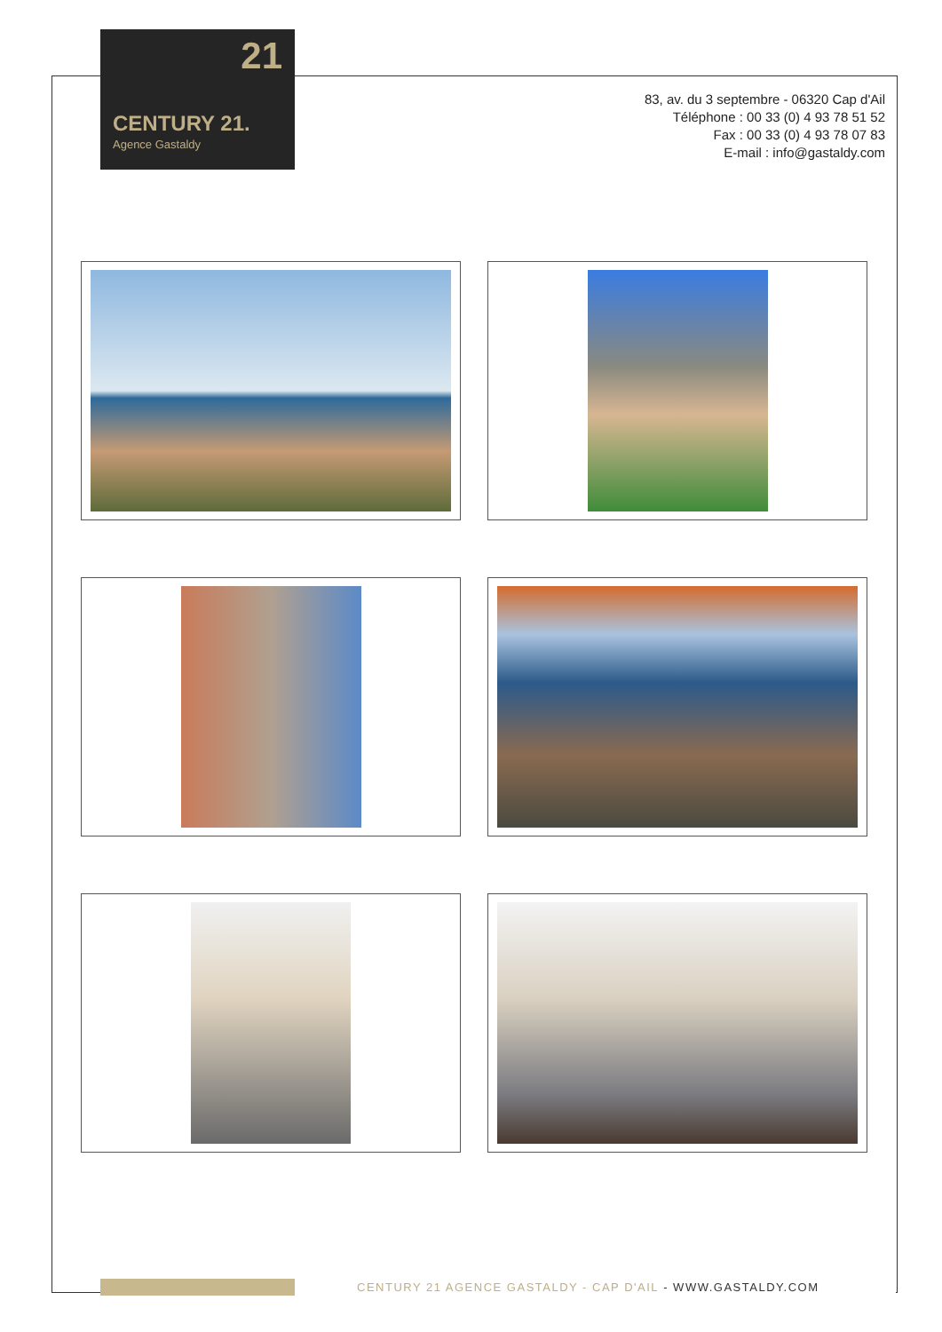21
CENTURY 21.
Agence Gastaldy
83, av. du 3 septembre - 06320 Cap d'Ail
Téléphone : 00 33 (0) 4 93 78 51 52
Fax : 00 33 (0) 4 93 78 07 83
E-mail : info@gastaldy.com
CENTURY 21 AGENCE GASTALDY - CAP D'AIL - WWW.GASTALDY.COM